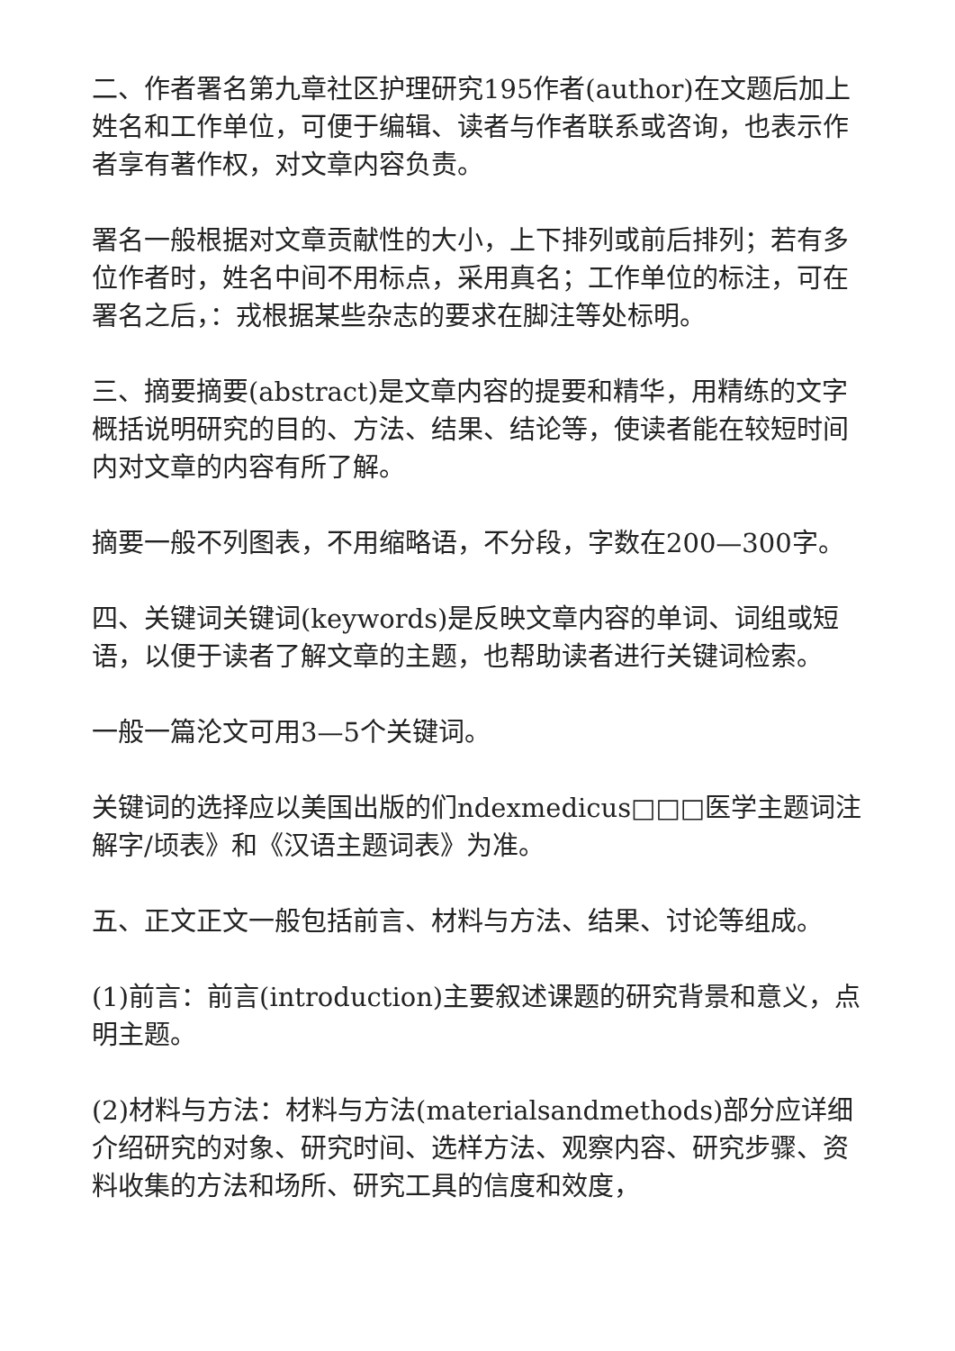二、作者署名第九章社区护理研究195作者(author)在文题后加上姓名和工作单位，可便于编辑、读者与作者联系或咨询，也表示作者享有著作权，对文章内容负责。
署名一般根据对文章贡献性的大小，上下排列或前后排列；若有多位作者时，姓名中间不用标点，采用真名；工作单位的标注，可在署名之后，：戎根据某些杂志的要求在脚注等处标明。
三、摘要摘要(abstract)是文章内容的提要和精华，用精练的文字概括说明研究的目的、方法、结果、结论等，使读者能在较短时间内对文章的内容有所了解。
摘要一般不列图表，不用缩略语，不分段，字数在200—300字。
四、关键词关键词(keywords)是反映文章内容的单词、词组或短语，以便于读者了解文章的主题，也帮助读者进行关键词检索。
一般一篇沦文可用3—5个关键词。
关键词的选择应以美国出版的们ndexmedicus□□□医学主题词注解字/顷表》和《汉语主题词表》为准。
五、正文正文一般包括前言、材料与方法、结果、讨论等组成。
(1)前言：前言(introduction)主要叙述课题的研究背景和意义，点明主题。
(2)材料与方法：材料与方法(materialsandmethods)部分应详细介绍研究的对象、研究时间、选样方法、观察内容、研究步骤、资料收集的方法和场所、研究工具的信度和效度，